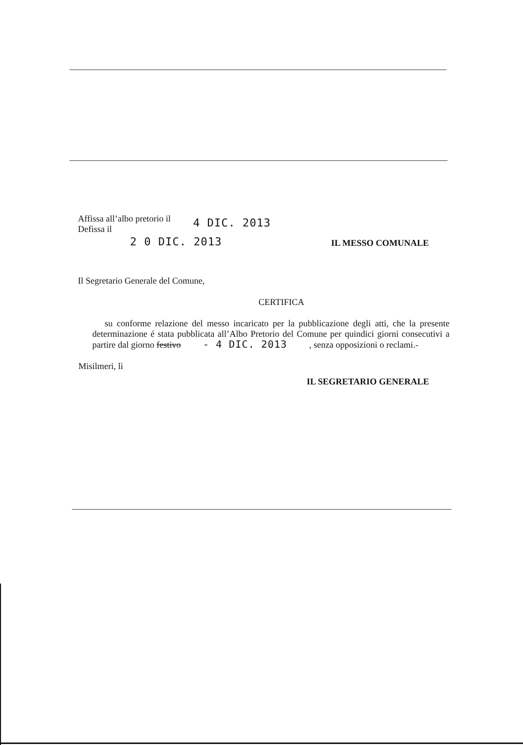Affissa all’albo pretorio il
Defissa il
4 DIC. 2013
2 0 DIC. 2013
IL MESSO COMUNALE
Il Segretario Generale del Comune,
CERTIFICA
su conforme relazione del messo incaricato per la pubblicazione degli atti, che la presente determinazione é stata pubblicata all’Albo Pretorio del Comune per quindici giorni consecutivi a partire dal giorno festivo - 4 DIC. 2013 , senza opposizioni o reclami.-
Misilmeri, lì
IL SEGRETARIO GENERALE